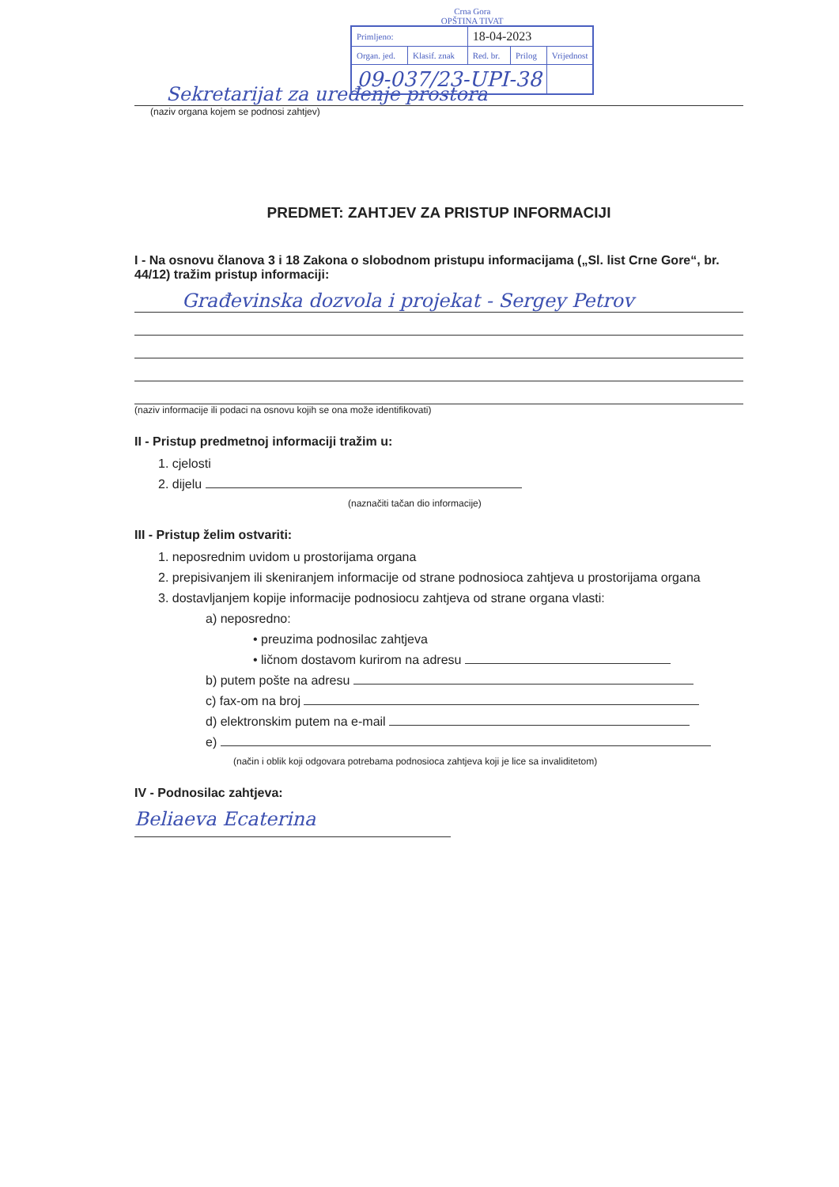Crna Gora
OPŠTINA TIVAT
| Primljeno: | | 18-04-2023 | | |
| Organ. jed. | Klasif. znak | Red. br. | Prilog | Vrijednost |
| 09-037/23-UPI-38 | | | | |
Sekretarijat za uređenje prostora
(naziv organa kojem se podnosi zahtjev)
PREDMET: ZAHTJEV ZA PRISTUP INFORMACIJI
I - Na osnovu članova 3 i 18 Zakona o slobodnom pristupu informacijama („Sl. list Crne Gore“, br. 44/12) tražim pristup informaciji:
Građevinska dozvola i projekat - Sergey Petrov
(naziv informacije ili podaci na osnovu kojih se ona može identifikovati)
II - Pristup predmetnoj informaciji tražim u:
1. cjelosti
2. dijelu
(naznačiti tačan dio informacije)
III - Pristup želim ostvariti:
1. neposrednim uvidom u prostorijama organa
2. prepisivanjem ili skeniranjem informacije od strane podnosioca zahtjeva u prostorijama organa
3. dostavljanjem kopije informacije podnosiocu zahtjeva od strane organa vlasti:
a) neposredno:
• preuzima podnosilac zahtjeva
• ličnom dostavom kurirom na adresu
b) putem pošte na adresu
c) fax-om na broj
d) elektronskim putem na e-mail
e)
(način i oblik koji odgovara potrebama podnosioca zahtjeva koji je lice sa invaliditetom)
IV - Podnosilac zahtjeva:
Beliaeva Ecaterina